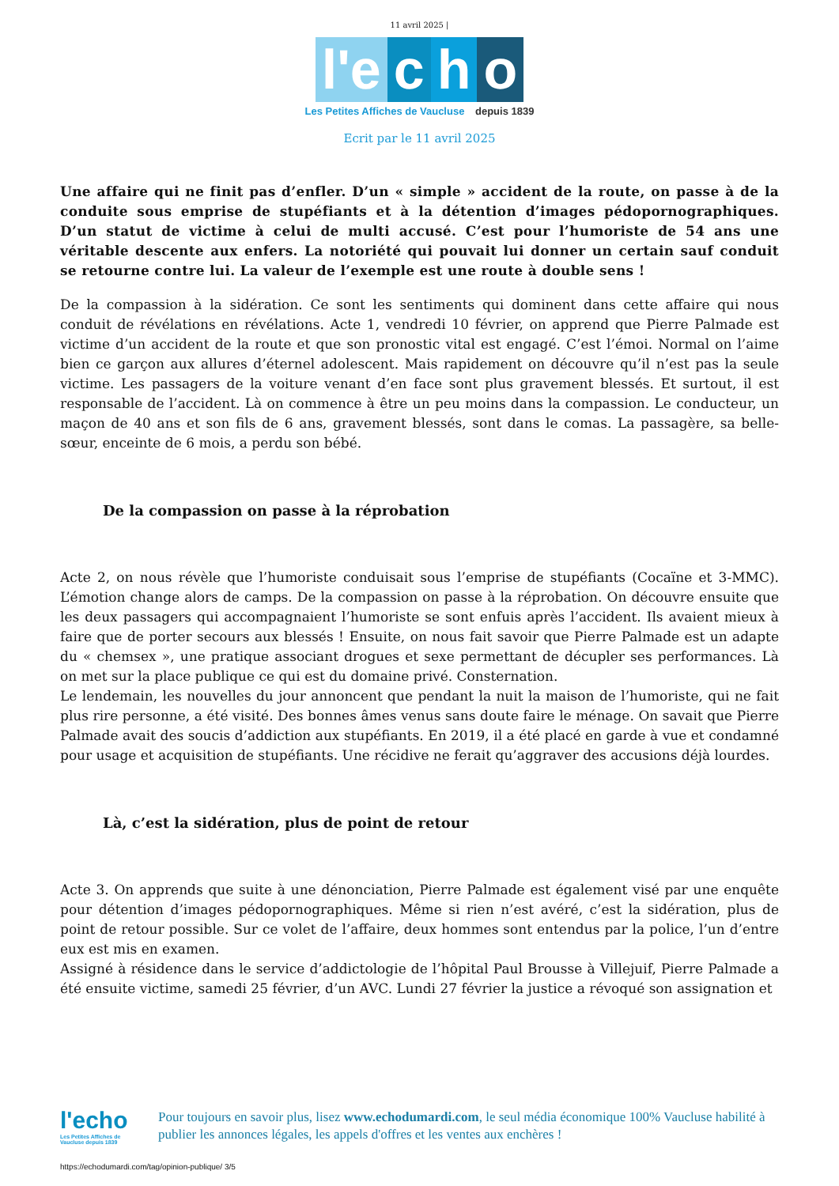11 avril 2025 |
l'e c h o
Les Petites Affiches de Vaucluse depuis 1839
Ecrit par le 11 avril 2025
Une affaire qui ne finit pas d’enfler. D’un « simple » accident de la route, on passe à de la conduite sous emprise de stupéfiants et à la détention d’images pédopornographiques. D’un statut de victime à celui de multi accusé. C’est pour l’humoriste de 54 ans une véritable descente aux enfers. La notoriété qui pouvait lui donner un certain sauf conduit se retourne contre lui. La valeur de l’exemple est une route à double sens !
De la compassion à la sidération. Ce sont les sentiments qui dominent dans cette affaire qui nous conduit de révélations en révélations. Acte 1, vendredi 10 février, on apprend que Pierre Palmade est victime d’un accident de la route et que son pronostic vital est engagé. C’est l’émoi. Normal on l’aime bien ce garçon aux allures d’éternel adolescent. Mais rapidement on découvre qu’il n’est pas la seule victime. Les passagers de la voiture venant d’en face sont plus gravement blessés. Et surtout, il est responsable de l’accident. Là on commence à être un peu moins dans la compassion. Le conducteur, un maçon de 40 ans et son fils de 6 ans, gravement blessés, sont dans le comas. La passagère, sa belle-sœur, enceinte de 6 mois, a perdu son bébé.
De la compassion on passe à la réprobation
Acte 2, on nous révèle que l’humoriste conduisait sous l’emprise de stupéfiants (Cocaïne et 3-MMC). L’émotion change alors de camps. De la compassion on passe à la réprobation. On découvre ensuite que les deux passagers qui accompagnaient l’humoriste se sont enfuis après l’accident. Ils avaient mieux à faire que de porter secours aux blessés ! Ensuite, on nous fait savoir que Pierre Palmade est un adapte du « chemsex », une pratique associant drogues et sexe permettant de décupler ses performances. Là on met sur la place publique ce qui est du domaine privé. Consternation.
Le lendemain, les nouvelles du jour annoncent que pendant la nuit la maison de l’humoriste, qui ne fait plus rire personne, a été visité. Des bonnes âmes venus sans doute faire le ménage. On savait que Pierre Palmade avait des soucis d’addiction aux stupéfiants. En 2019, il a été placé en garde à vue et condamné pour usage et acquisition de stupéfiants. Une récidive ne ferait qu’aggraver des accusions déjà lourdes.
Là, c’est la sidération, plus de point de retour
Acte 3. On apprends que suite à une dénonciation, Pierre Palmade est également visé par une enquête pour détention d’images pédopornographiques. Même si rien n’est avéré, c’est la sidération, plus de point de retour possible. Sur ce volet de l’affaire, deux hommes sont entendus par la police, l’un d’entre eux est mis en examen.
Assigné à résidence dans le service d’addictologie de l’hôpital Paul Brousse à Villejuif, Pierre Palmade a été ensuite victime, samedi 25 février, d’un AVC. Lundi 27 février la justice a révoqué son assignation et
l'echo
Les Petites Affiches de Vaucluse depuis 1839
Pour toujours en savoir plus, lisez www.echodumardi.com, le seul média économique 100% Vaucluse habilité à publier les annonces légales, les appels d'offres et les ventes aux enchères !
https://echodumardi.com/tag/opinion-publique/ 3/5